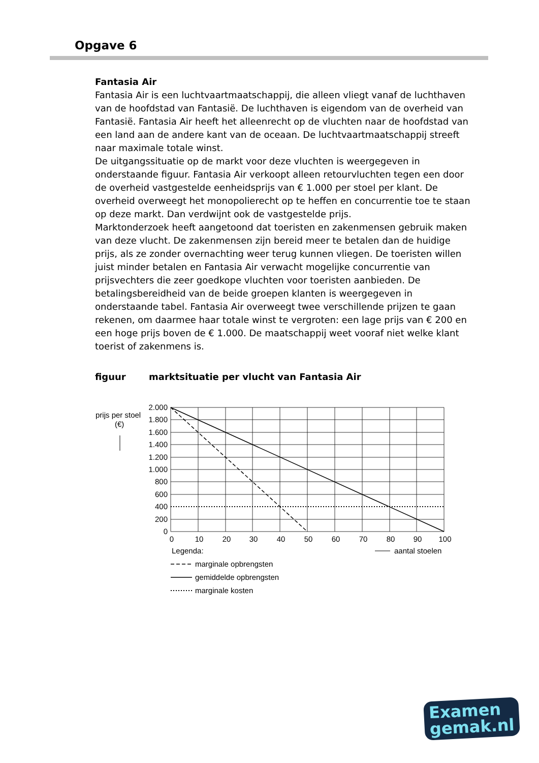Opgave 6
Fantasia Air
Fantasia Air is een luchtvaartmaatschappij, die alleen vliegt vanaf de luchthaven van de hoofdstad van Fantasië. De luchthaven is eigendom van de overheid van Fantasië. Fantasia Air heeft het alleenrecht op de vluchten naar de hoofdstad van een land aan de andere kant van de oceaan. De luchtvaartmaatschappij streeft naar maximale totale winst.
De uitgangssituatie op de markt voor deze vluchten is weergegeven in onderstaande figuur. Fantasia Air verkoopt alleen retourvluchten tegen een door de overheid vastgestelde eenheidsprijs van € 1.000 per stoel per klant. De overheid overweegt het monopolierecht op te heffen en concurrentie toe te staan op deze markt. Dan verdwijnt ook de vastgestelde prijs.
Marktonderzoek heeft aangetoond dat toeristen en zakenmensen gebruik maken van deze vlucht. De zakenmensen zijn bereid meer te betalen dan de huidige prijs, als ze zonder overnachting weer terug kunnen vliegen. De toeristen willen juist minder betalen en Fantasia Air verwacht mogelijke concurrentie van prijsvechters die zeer goedkope vluchten voor toeristen aanbieden. De betalingsbereidheid van de beide groepen klanten is weergegeven in onderstaande tabel. Fantasia Air overweegt twee verschillende prijzen te gaan rekenen, om daarmee haar totale winst te vergroten: een lage prijs van € 200 en een hoge prijs boven de € 1.000. De maatschappij weet vooraf niet welke klant toerist of zakenmens is.
figuur marktsituatie per vlucht van Fantasia Air
2.000
1.800
1.600
1.400
1.200
1.000
800
600
400
200
0
0
10
20
30
40
50
60
70
80
90
100
prijs per stoel
(€)
Legenda:
aantal stoelen
marginale opbrengsten
gemiddelde opbrengsten
marginale kosten
Examen
gemak.nl